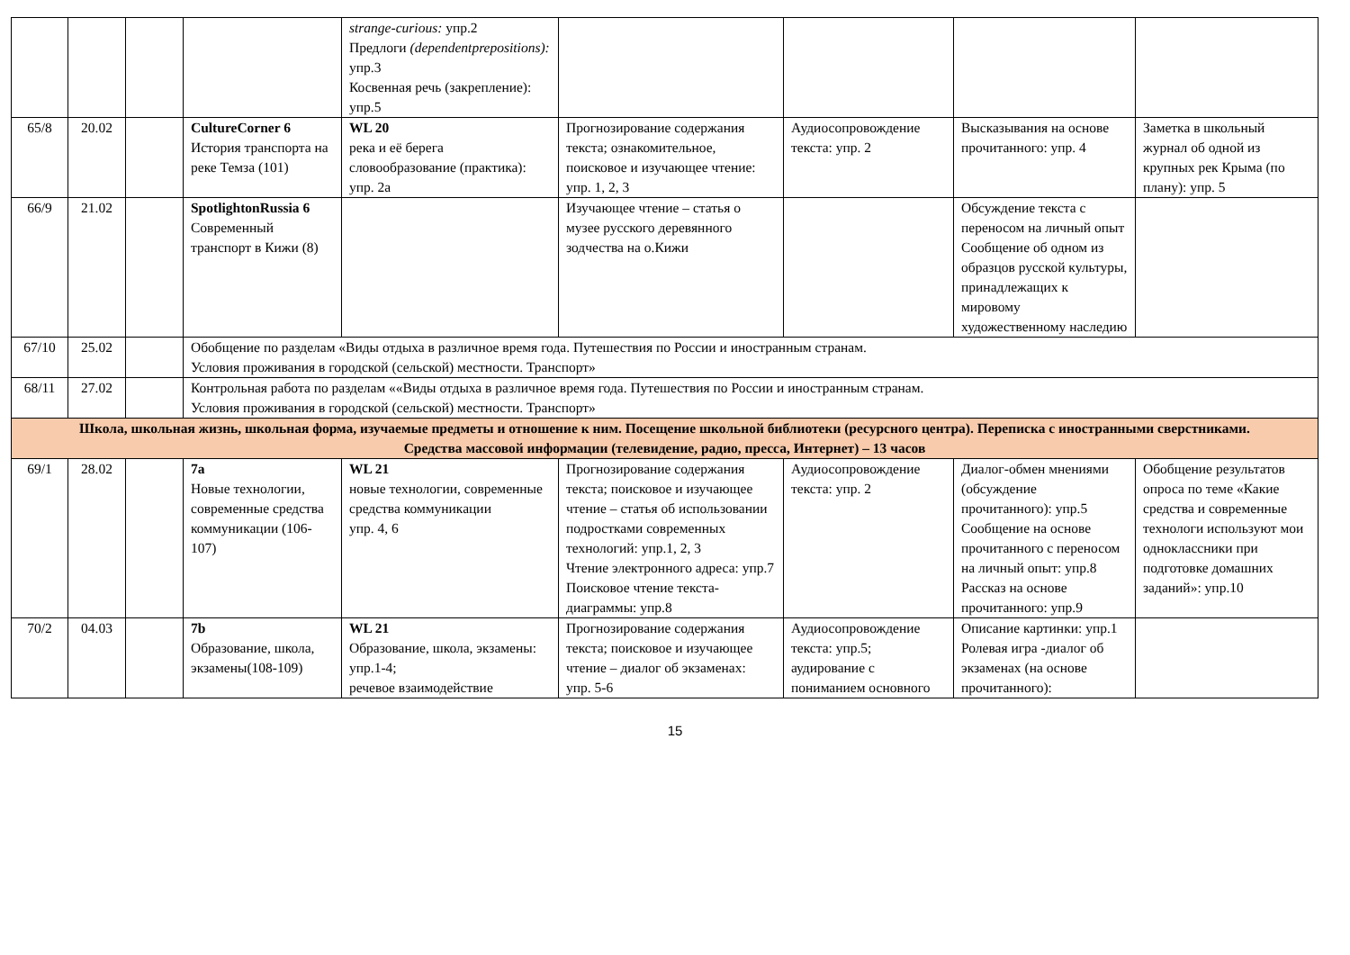| | | | | strange-curious: упр.2 Предлоги (dependentprepositions): упр.3 Косвенная речь (закрепление): упр.5 | | | | |
| 65/8 | 20.02 | | CultureCorner 6 История транспорта на реке Темза (101) | WL 20 река и её берега словообразование (практика): упр. 2а | Прогнозирование содержания текста; ознакомительное, поисковое и изучающее чтение: упр. 1, 2, 3 | Аудиосопровождение текста: упр. 2 | Высказывания на основе прочитанного: упр. 4 | Заметка в школьный журнал об одной из крупных рек Крыма (по плану): упр. 5 |
| 66/9 | 21.02 | | SpotlightonRussia 6 Современный транспорт в Кижи (8) | | Изучающее чтение – статья о музее русского деревянного зодчества на о.Кижи | | Обсуждение текста с переносом на личный опыт Сообщение об одном из образцов русской культуры, принадлежащих к мировому художественному наследию | |
| 67/10 | 25.02 | | Обобщение по разделам «Виды отдыха в различное время года. Путешествия по России и иностранным странам. Условия проживания в городской (сельской) местности. Транспорт» | | | | | |
| 68/11 | 27.02 | | Контрольная работа по разделам ««Виды отдыха в различное время года. Путешествия по России и иностранным странам. Условия проживания в городской (сельской) местности. Транспорт» | | | | | |
| Школа, школьная жизнь, школьная форма, изучаемые предметы и отношение к ним. Посещение школьной библиотеки (ресурсного центра). Переписка с иностранными сверстниками. Средства массовой информации (телевидение, радио, пресса, Интернет) – 13 часов | | | | | | | | |
| 69/1 | 28.02 | | 7a Новые технологии, современные средства коммуникации (106-107) | WL 21 новые технологии, современные средства коммуникации упр. 4, 6 | Прогнозирование содержания текста; поисковое и изучающее чтение – статья об использовании подростками современных технологий: упр.1, 2, 3 Чтение электронного адреса: упр.7 Поисковое чтение текста-диаграммы: упр.8 | Аудиосопровождение текста: упр. 2 | Диалог-обмен мнениями (обсуждение прочитанного): упр.5 Сообщение на основе прочитанного с переносом на личный опыт: упр.8 Рассказ на основе прочитанного: упр.9 | Обобщение результатов опроса по теме «Какие средства и современные технологи используют мои одноклассники при подготовке домашних заданий»: упр.10 |
| 70/2 | 04.03 | | 7b Образование, школа, экзамены(108-109) | WL 21 Образование, школа, экзамены: упр.1-4; речевое взаимодействие | Прогнозирование содержания текста; поисковое и изучающее чтение – диалог об экзаменах: упр. 5-6 | Аудиосопровождение текста: упр.5; аудирование с пониманием основного | Описание картинки: упр.1 Ролевая игра -диалог об экзаменах (на основе прочитанного): | |
15